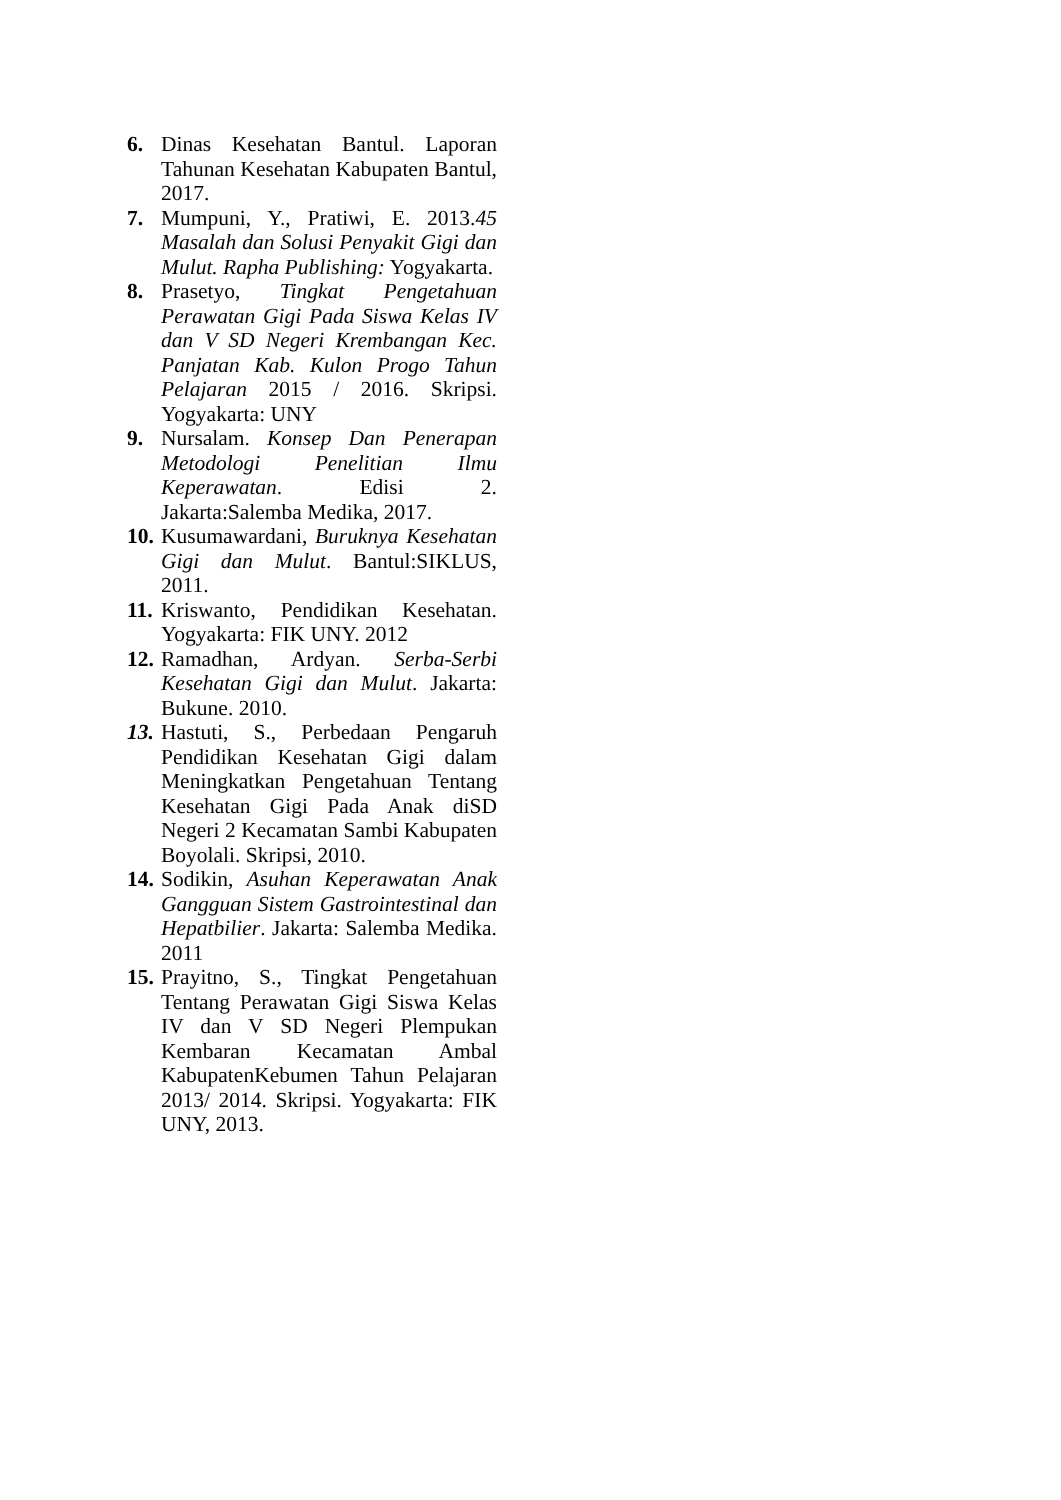6. Dinas Kesehatan Bantul. Laporan Tahunan Kesehatan Kabupaten Bantul, 2017.
7. Mumpuni, Y., Pratiwi, E. 2013.45 Masalah dan Solusi Penyakit Gigi dan Mulut. Rapha Publishing: Yogyakarta.
8. Prasetyo, Tingkat Pengetahuan Perawatan Gigi Pada Siswa Kelas IV dan V SD Negeri Krembangan Kec. Panjatan Kab. Kulon Progo Tahun Pelajaran 2015 / 2016. Skripsi. Yogyakarta: UNY
9. Nursalam. Konsep Dan Penerapan Metodologi Penelitian Ilmu Keperawatan. Edisi 2. Jakarta:Salemba Medika, 2017.
10. Kusumawardani, Buruknya Kesehatan Gigi dan Mulut. Bantul:SIKLUS, 2011.
11. Kriswanto, Pendidikan Kesehatan. Yogyakarta: FIK UNY. 2012
12. Ramadhan, Ardyan. Serba-Serbi Kesehatan Gigi dan Mulut. Jakarta: Bukune. 2010.
13. Hastuti, S., Perbedaan Pengaruh Pendidikan Kesehatan Gigi dalam Meningkatkan Pengetahuan Tentang Kesehatan Gigi Pada Anak diSD Negeri 2 Kecamatan Sambi Kabupaten Boyolali. Skripsi, 2010.
14. Sodikin, Asuhan Keperawatan Anak Gangguan Sistem Gastrointestinal dan Hepatbilier. Jakarta: Salemba Medika. 2011
15. Prayitno, S., Tingkat Pengetahuan Tentang Perawatan Gigi Siswa Kelas IV dan V SD Negeri Plempukan Kembaran Kecamatan Ambal KabupatenKebumen Tahun Pelajaran 2013/ 2014. Skripsi. Yogyakarta: FIK UNY, 2013.